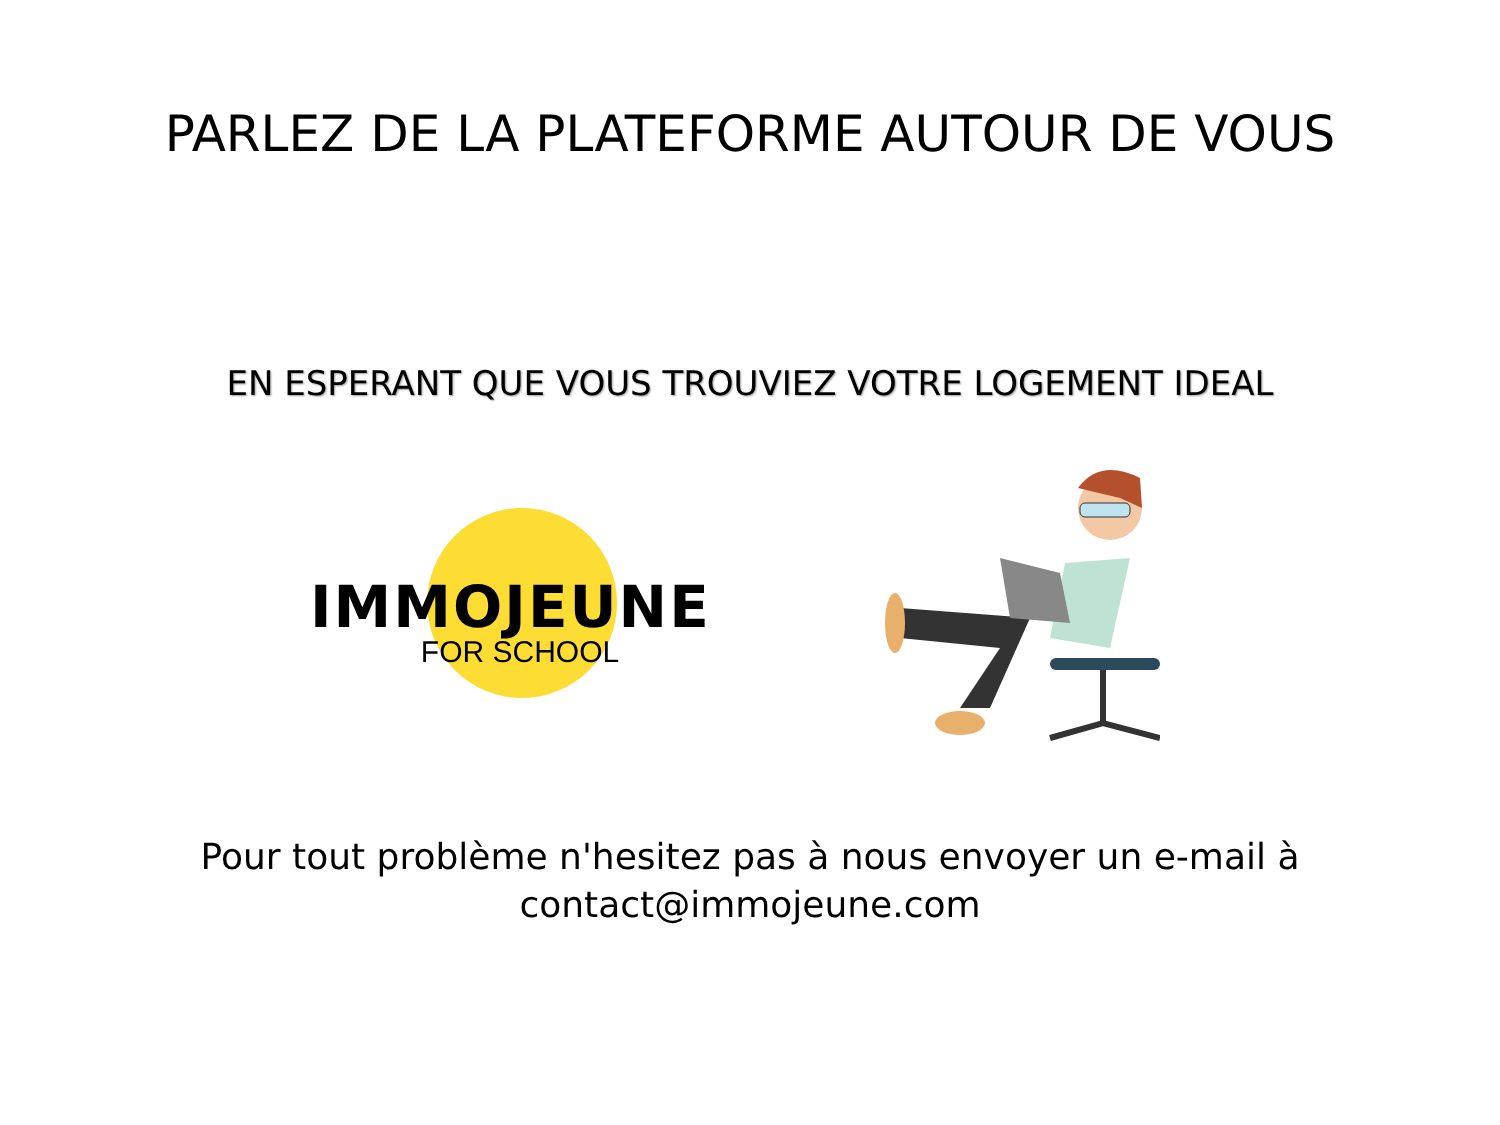PARLEZ DE LA PLATEFORME AUTOUR DE VOUS
EN ESPERANT QUE VOUS TROUVIEZ VOTRE LOGEMENT IDEAL
IMMOJEUNE
FOR SCHOOL
Pour tout problème n'hesitez pas à nous envoyer un e-mail à
contact@immojeune.com